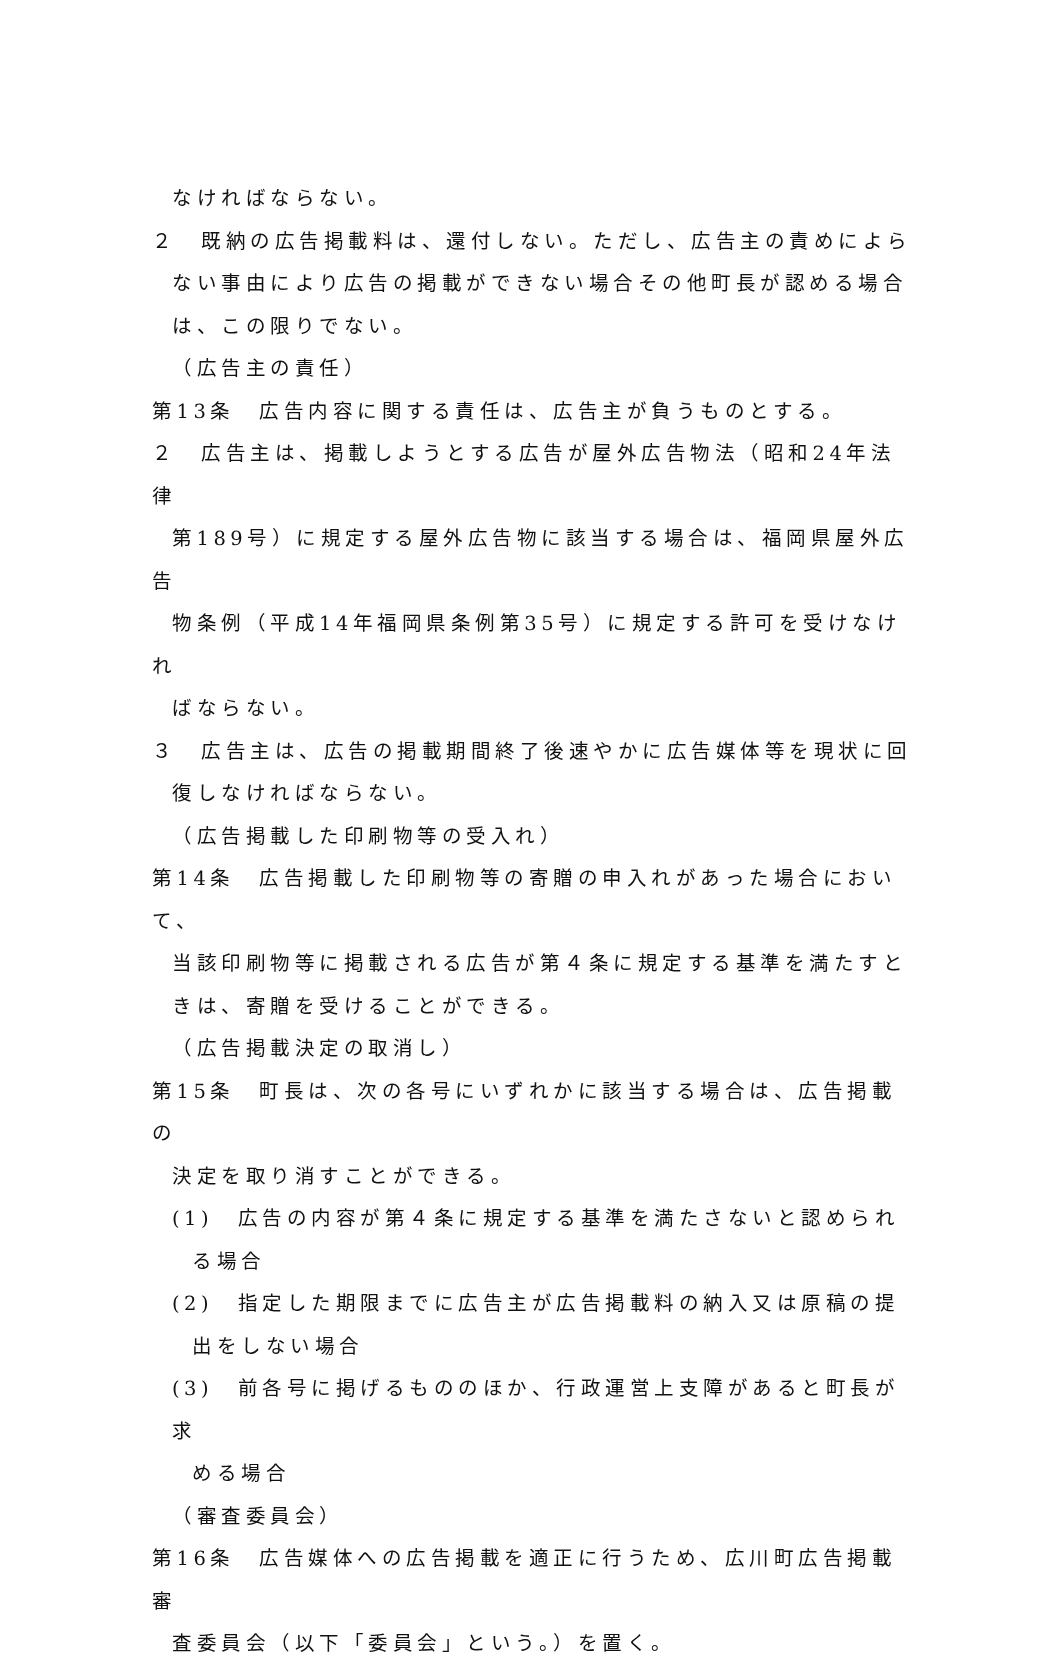なければならない。
２　既納の広告掲載料は、還付しない。ただし、広告主の責めによら
ない事由により広告の掲載ができない場合その他町長が認める場合
は、この限りでない。
（広告主の責任）
第13条　広告内容に関する責任は、広告主が負うものとする。
２　広告主は、掲載しようとする広告が屋外広告物法（昭和24年法律
第189号）に規定する屋外広告物に該当する場合は、福岡県屋外広告
物条例（平成14年福岡県条例第35号）に規定する許可を受けなけれ
ばならない。
３　広告主は、広告の掲載期間終了後速やかに広告媒体等を現状に回
復しなければならない。
（広告掲載した印刷物等の受入れ）
第14条　広告掲載した印刷物等の寄贈の申入れがあった場合において、
当該印刷物等に掲載される広告が第４条に規定する基準を満たすと
きは、寄贈を受けることができる。
（広告掲載決定の取消し）
第15条　町長は、次の各号にいずれかに該当する場合は、広告掲載の
決定を取り消すことができる。
(1)　広告の内容が第４条に規定する基準を満たさないと認められ
る場合
(2)　指定した期限までに広告主が広告掲載料の納入又は原稿の提
出をしない場合
(3)　前各号に掲げるもののほか、行政運営上支障があると町長が求
める場合
（審査委員会）
第16条　広告媒体への広告掲載を適正に行うため、広川町広告掲載審
査委員会（以下「委員会」という。）を置く。